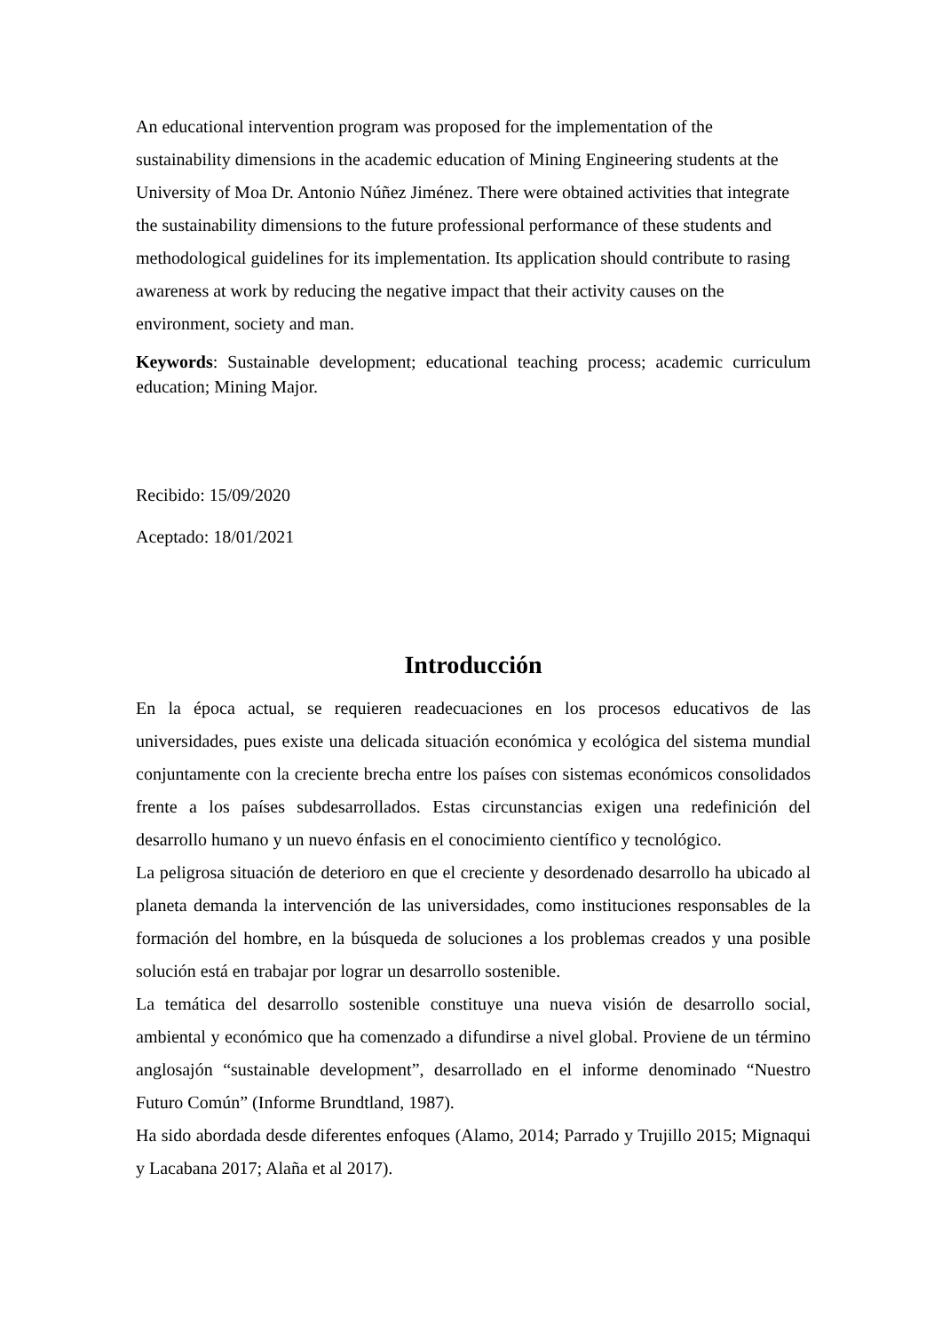An educational intervention program was proposed for the implementation of the sustainability dimensions in the academic education of Mining Engineering students at the University of Moa Dr. Antonio Núñez Jiménez. There were obtained activities that integrate the sustainability dimensions to the future professional performance of these students and methodological guidelines for its implementation. Its application should contribute to rasing awareness at work by reducing the negative impact that their activity causes on the environment, society and man.
Keywords: Sustainable development; educational teaching process; academic curriculum education; Mining Major.
Recibido: 15/09/2020
Aceptado: 18/01/2021
Introducción
En la época actual, se requieren readecuaciones en los procesos educativos de las universidades, pues existe una delicada situación económica y ecológica del sistema mundial conjuntamente con la creciente brecha entre los países con sistemas económicos consolidados frente a los países subdesarrollados. Estas circunstancias exigen una redefinición del desarrollo humano y un nuevo énfasis en el conocimiento científico y tecnológico.
La peligrosa situación de deterioro en que el creciente y desordenado desarrollo ha ubicado al planeta demanda la intervención de las universidades, como instituciones responsables de la formación del hombre, en la búsqueda de soluciones a los problemas creados y una posible solución está en trabajar por lograr un desarrollo sostenible.
La temática del desarrollo sostenible constituye una nueva visión de desarrollo social, ambiental y económico que ha comenzado a difundirse a nivel global. Proviene de un término anglosajón “sustainable development”, desarrollado en el informe denominado “Nuestro Futuro Común” (Informe Brundtland, 1987).
Ha sido abordada desde diferentes enfoques (Alamo, 2014; Parrado y Trujillo 2015; Mignaqui y Lacabana 2017; Alaña et al 2017).